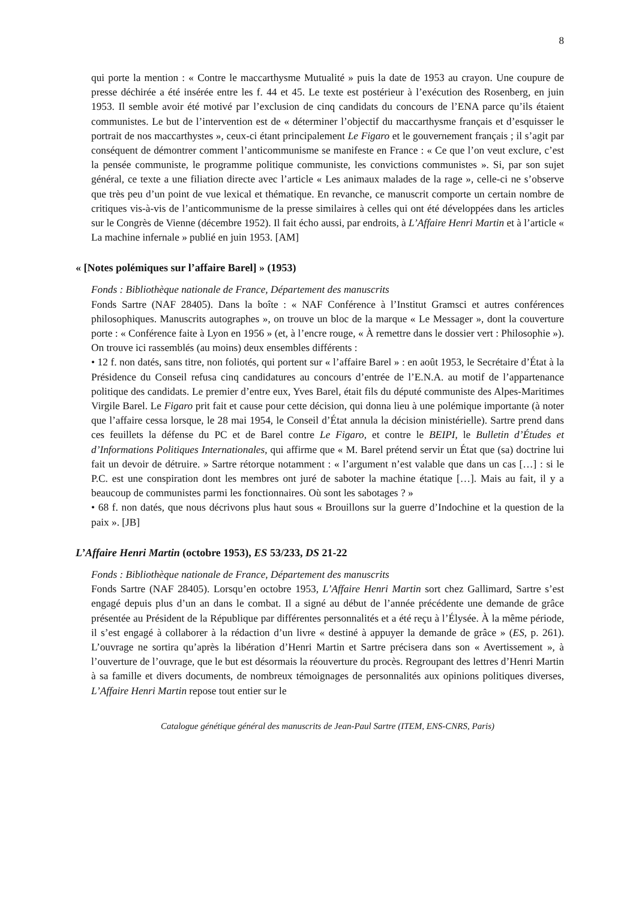8
qui porte la mention : « Contre le maccarthysme Mutualité » puis la date de 1953 au crayon. Une coupure de presse déchirée a été insérée entre les f. 44 et 45. Le texte est postérieur à l’exécution des Rosenberg, en juin 1953. Il semble avoir été motivé par l’exclusion de cinq candidats du concours de l’ENA parce qu’ils étaient communistes. Le but de l’intervention est de « déterminer l’objectif du maccarthysme français et d’esquisser le portrait de nos maccarthystes », ceux-ci étant principalement Le Figaro et le gouvernement français ; il s’agit par conséquent de démontrer comment l’anticommunisme se manifeste en France : « Ce que l’on veut exclure, c’est la pensée communiste, le programme politique communiste, les convictions communistes ». Si, par son sujet général, ce texte a une filiation directe avec l’article « Les animaux malades de la rage », celle-ci ne s’observe que très peu d’un point de vue lexical et thématique. En revanche, ce manuscrit comporte un certain nombre de critiques vis-à-vis de l’anticommunisme de la presse similaires à celles qui ont été développées dans les articles sur le Congrès de Vienne (décembre 1952). Il fait écho aussi, par endroits, à L’Affaire Henri Martin et à l’article « La machine infernale » publié en juin 1953. [AM]
« [Notes polémiques sur l’affaire Barel] » (1953)
Fonds : Bibliothèque nationale de France, Département des manuscrits
Fonds Sartre (NAF 28405). Dans la boîte : « NAF Conférence à l’Institut Gramsci et autres conférences philosophiques. Manuscrits autographes », on trouve un bloc de la marque « Le Messager », dont la couverture porte : « Conférence faite à Lyon en 1956 » (et, à l’encre rouge, « À remettre dans le dossier vert : Philosophie »). On trouve ici rassemblés (au moins) deux ensembles différents :
• 12 f. non datés, sans titre, non foliotés, qui portent sur « l’affaire Barel » : en août 1953, le Secrétaire d’État à la Présidence du Conseil refusa cinq candidatures au concours d’entrée de l’E.N.A. au motif de l’appartenance politique des candidats. Le premier d’entre eux, Yves Barel, était fils du député communiste des Alpes-Maritimes Virgile Barel. Le Figaro prit fait et cause pour cette décision, qui donna lieu à une polémique importante (à noter que l’affaire cessa lorsque, le 28 mai 1954, le Conseil d’État annula la décision ministérielle). Sartre prend dans ces feuillets la défense du PC et de Barel contre Le Figaro, et contre le BEIPI, le Bulletin d’Études et d’Informations Politiques Internationales, qui affirme que « M. Barel prétend servir un État que (sa) doctrine lui fait un devoir de détruire. » Sartre rétorque notamment : « l’argument n’est valable que dans un cas […] : si le P.C. est une conspiration dont les membres ont juré de saboter la machine étatique […]. Mais au fait, il y a beaucoup de communistes parmi les fonctionnaires. Où sont les sabotages ? »
• 68 f. non datés, que nous décrivons plus haut sous « Brouillons sur la guerre d’Indochine et la question de la paix ». [JB]
L’Affaire Henri Martin (octobre 1953), ES 53/233, DS 21-22
Fonds : Bibliothèque nationale de France, Département des manuscrits
Fonds Sartre (NAF 28405). Lorsqu’en octobre 1953, L’Affaire Henri Martin sort chez Gallimard, Sartre s’est engagé depuis plus d’un an dans le combat. Il a signé au début de l’année précédente une demande de grâce présentée au Président de la République par différentes personnalités et a été reçu à l’Élysée. À la même période, il s’est engagé à collaborer à la rédaction d’un livre « destiné à appuyer la demande de grâce » (ES, p. 261). L’ouvrage ne sortira qu’après la libération d’Henri Martin et Sartre précisera dans son « Avertissement », à l’ouverture de l’ouvrage, que le but est désormais la réouverture du procès. Regroupant des lettres d’Henri Martin à sa famille et divers documents, de nombreux témoignages de personnalités aux opinions politiques diverses, L’Affaire Henri Martin repose tout entier sur le
Catalogue génétique général des manuscrits de Jean-Paul Sartre (ITEM, ENS-CNRS, Paris)